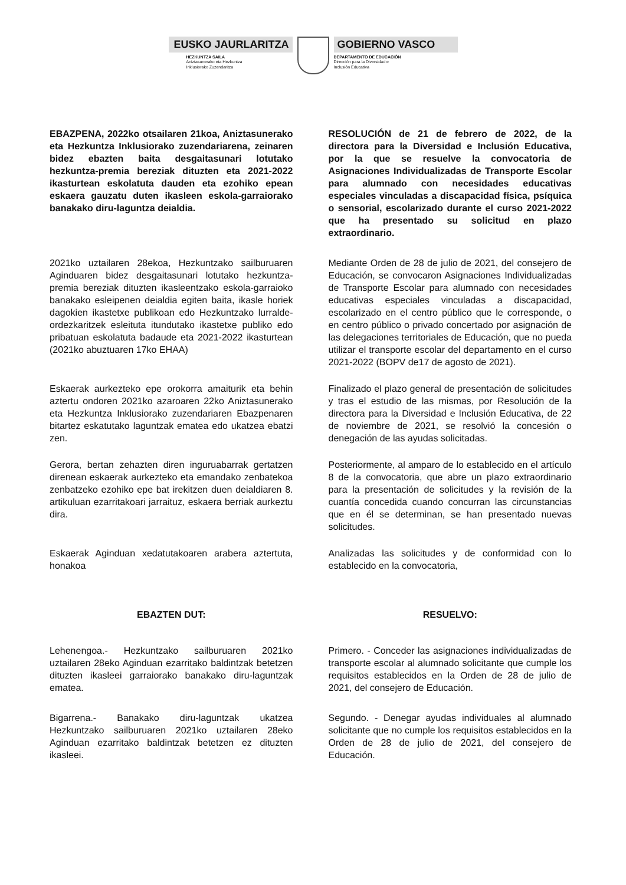EUSKO JAURLARITZA
HEZKUNTZA SAILA
Aniztasunerako eta Hezkuntza
Inklusiorako Zuzendaritza
GOBIERNO VASCO
DEPARTAMENTO DE EDUCACIÓN
Dirección para la Diversidad e
Inclusión Educativa
EBAZPENA, 2022ko otsailaren 21koa, Aniztasunerako eta Hezkuntza Inklusiorako zuzendariarena, zeinaren bidez ebazten baita desgaitasunari lotutako hezkuntza-premia bereziak dituzten eta 2021-2022 ikasturtean eskolatuta dauden eta ezohiko epean eskaera gauzatu duten ikasleen eskola-garraiorako banakako diru-laguntza deialdia.
RESOLUCIÓN de 21 de febrero de 2022, de la directora para la Diversidad e Inclusión Educativa, por la que se resuelve la convocatoria de Asignaciones Individualizadas de Transporte Escolar para alumnado con necesidades educativas especiales vinculadas a discapacidad física, psíquica o sensorial, escolarizado durante el curso 2021-2022 que ha presentado su solicitud en plazo extraordinario.
2021ko uztailaren 28ekoa, Hezkuntzako sailburuaren Aginduaren bidez desgaitasunari lotutako hezkuntza-premia bereziak dituzten ikasleentzako eskola-garraioko banakako esleipenen deialdia egiten baita, ikasle horiek dagokien ikastetxe publikoan edo Hezkuntzako lurralde-ordezkaritzek esleituta itundutako ikastetxe publiko edo pribatuan eskolatuta badaude eta 2021-2022 ikasturtean (2021ko abuztuaren 17ko EHAA)
Mediante Orden de 28 de julio de 2021, del consejero de Educación, se convocaron Asignaciones Individualizadas de Transporte Escolar para alumnado con necesidades educativas especiales vinculadas a discapacidad, escolarizado en el centro público que le corresponde, o en centro público o privado concertado por asignación de las delegaciones territoriales de Educación, que no pueda utilizar el transporte escolar del departamento en el curso 2021-2022 (BOPV de17 de agosto de 2021).
Eskaerak aurkezteko epe orokorra amaiturik eta behin aztertu ondoren 2021ko azaroaren 22ko Aniztasunerako eta Hezkuntza Inklusiorako zuzendariaren Ebazpenaren bitartez eskatutako laguntzak ematea edo ukatzea ebatzi zen.
Finalizado el plazo general de presentación de solicitudes y tras el estudio de las mismas, por Resolución de la directora para la Diversidad e Inclusión Educativa, de 22 de noviembre de 2021, se resolvió la concesión o denegación de las ayudas solicitadas.
Gerora, bertan zehazten diren inguruabarrak gertatzen direnean eskaerak aurkezteko eta emandako zenbatekoa zenbatzeko ezohiko epe bat irekitzen duen deialdiaren 8. artikuluan ezarritakoari jarraituz, eskaera berriak aurkeztu dira.
Posteriormente, al amparo de lo establecido en el artículo 8 de la convocatoria, que abre un plazo extraordinario para la presentación de solicitudes y la revisión de la cuantía concedida cuando concurran las circunstancias que en él se determinan, se han presentado nuevas solicitudes.
Eskaerak Aginduan xedatutakoaren arabera aztertuta, honakoa
Analizadas las solicitudes y de conformidad con lo establecido en la convocatoria,
EBAZTEN DUT: RESUELVO:
Lehenengoa.- Hezkuntzako sailburuaren 2021ko uztailaren 28eko Aginduan ezarritako baldintzak betetzen dituzten ikasleei garraiorako banakako diru-laguntzak ematea.
Primero. - Conceder las asignaciones individualizadas de transporte escolar al alumnado solicitante que cumple los requisitos establecidos en la Orden de 28 de julio de 2021, del consejero de Educación.
Bigarrena.- Banakako diru-laguntzak ukatzea Hezkuntzako sailburuaren 2021ko uztailaren 28eko Aginduan ezarritako baldintzak betetzen ez dituzten ikasleei.
Segundo. - Denegar ayudas individuales al alumnado solicitante que no cumple los requisitos establecidos en la Orden de 28 de julio de 2021, del consejero de Educación.